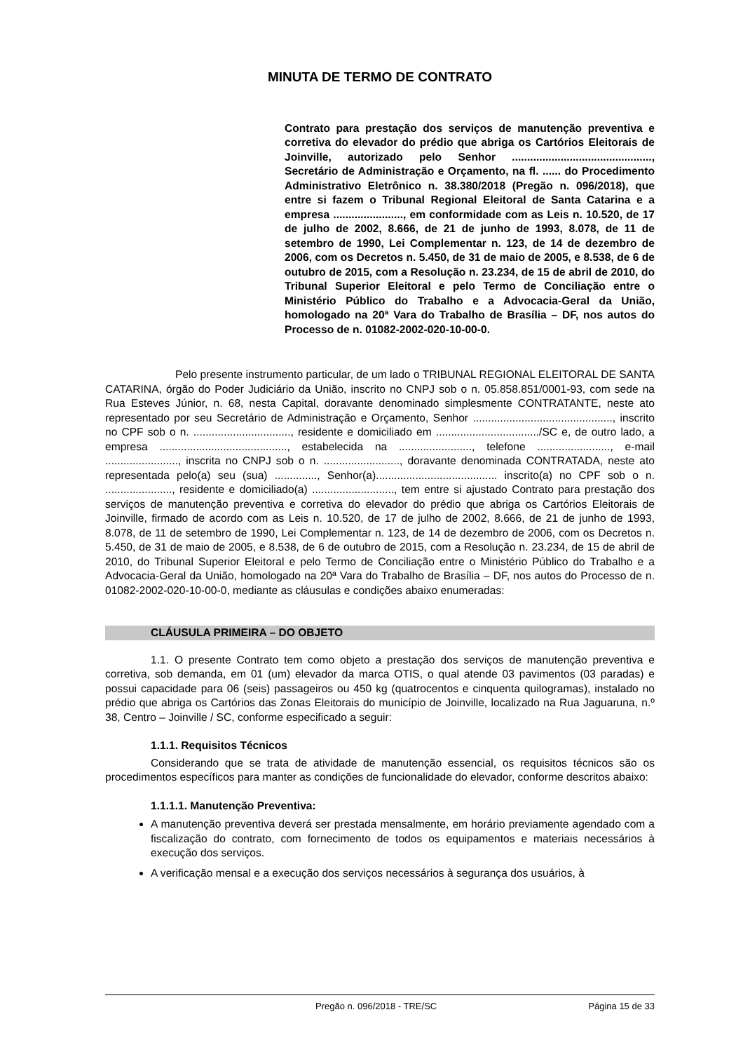MINUTA DE TERMO DE CONTRATO
Contrato para prestação dos serviços de manutenção preventiva e corretiva do elevador do prédio que abriga os Cartórios Eleitorais de Joinville, autorizado pelo Senhor .............................................., Secretário de Administração e Orçamento, na fl. ...... do Procedimento Administrativo Eletrônico n. 38.380/2018 (Pregão n. 096/2018), que entre si fazem o Tribunal Regional Eleitoral de Santa Catarina e a empresa ......................., em conformidade com as Leis n. 10.520, de 17 de julho de 2002, 8.666, de 21 de junho de 1993, 8.078, de 11 de setembro de 1990, Lei Complementar n. 123, de 14 de dezembro de 2006, com os Decretos n. 5.450, de 31 de maio de 2005, e 8.538, de 6 de outubro de 2015, com a Resolução n. 23.234, de 15 de abril de 2010, do Tribunal Superior Eleitoral e pelo Termo de Conciliação entre o Ministério Público do Trabalho e a Advocacia-Geral da União, homologado na 20ª Vara do Trabalho de Brasília – DF, nos autos do Processo de n. 01082-2002-020-10-00-0.
Pelo presente instrumento particular, de um lado o TRIBUNAL REGIONAL ELEITORAL DE SANTA CATARINA, órgão do Poder Judiciário da União, inscrito no CNPJ sob o n. 05.858.851/0001-93, com sede na Rua Esteves Júnior, n. 68, nesta Capital, doravante denominado simplesmente CONTRATANTE, neste ato representado por seu Secretário de Administração e Orçamento, Senhor .............................................., inscrito no CPF sob o n. ................................, residente e domiciliado em ................................../SC e, de outro lado, a empresa .........................................., estabelecida na ........................, telefone ........................, e-mail ........................, inscrita no CNPJ sob o n. ........................., doravante denominada CONTRATADA, neste ato representada pelo(a) seu (sua) .............., Senhor(a)........................................ inscrito(a) no CPF sob o n. ......................, residente e domiciliado(a) ..........................., tem entre si ajustado Contrato para prestação dos serviços de manutenção preventiva e corretiva do elevador do prédio que abriga os Cartórios Eleitorais de Joinville, firmado de acordo com as Leis n. 10.520, de 17 de julho de 2002, 8.666, de 21 de junho de 1993, 8.078, de 11 de setembro de 1990, Lei Complementar n. 123, de 14 de dezembro de 2006, com os Decretos n. 5.450, de 31 de maio de 2005, e 8.538, de 6 de outubro de 2015, com a Resolução n. 23.234, de 15 de abril de 2010, do Tribunal Superior Eleitoral e pelo Termo de Conciliação entre o Ministério Público do Trabalho e a Advocacia-Geral da União, homologado na 20ª Vara do Trabalho de Brasília – DF, nos autos do Processo de n. 01082-2002-020-10-00-0, mediante as cláusulas e condições abaixo enumeradas:
CLÁUSULA PRIMEIRA – DO OBJETO
1.1. O presente Contrato tem como objeto a prestação dos serviços de manutenção preventiva e corretiva, sob demanda, em 01 (um) elevador da marca OTIS, o qual atende 03 pavimentos (03 paradas) e possui capacidade para 06 (seis) passageiros ou 450 kg (quatrocentos e cinquenta quilogramas), instalado no prédio que abriga os Cartórios das Zonas Eleitorais do município de Joinville, localizado na Rua Jaguaruna, n.º 38, Centro – Joinville / SC, conforme especificado a seguir:
1.1.1. Requisitos Técnicos
Considerando que se trata de atividade de manutenção essencial, os requisitos técnicos são os procedimentos específicos para manter as condições de funcionalidade do elevador, conforme descritos abaixo:
1.1.1.1. Manutenção Preventiva:
A manutenção preventiva deverá ser prestada mensalmente, em horário previamente agendado com a fiscalização do contrato, com fornecimento de todos os equipamentos e materiais necessários à execução dos serviços.
A verificação mensal e a execução dos serviços necessários à segurança dos usuários, à
Pregão n. 096/2018 - TRE/SC Página 15 de 33